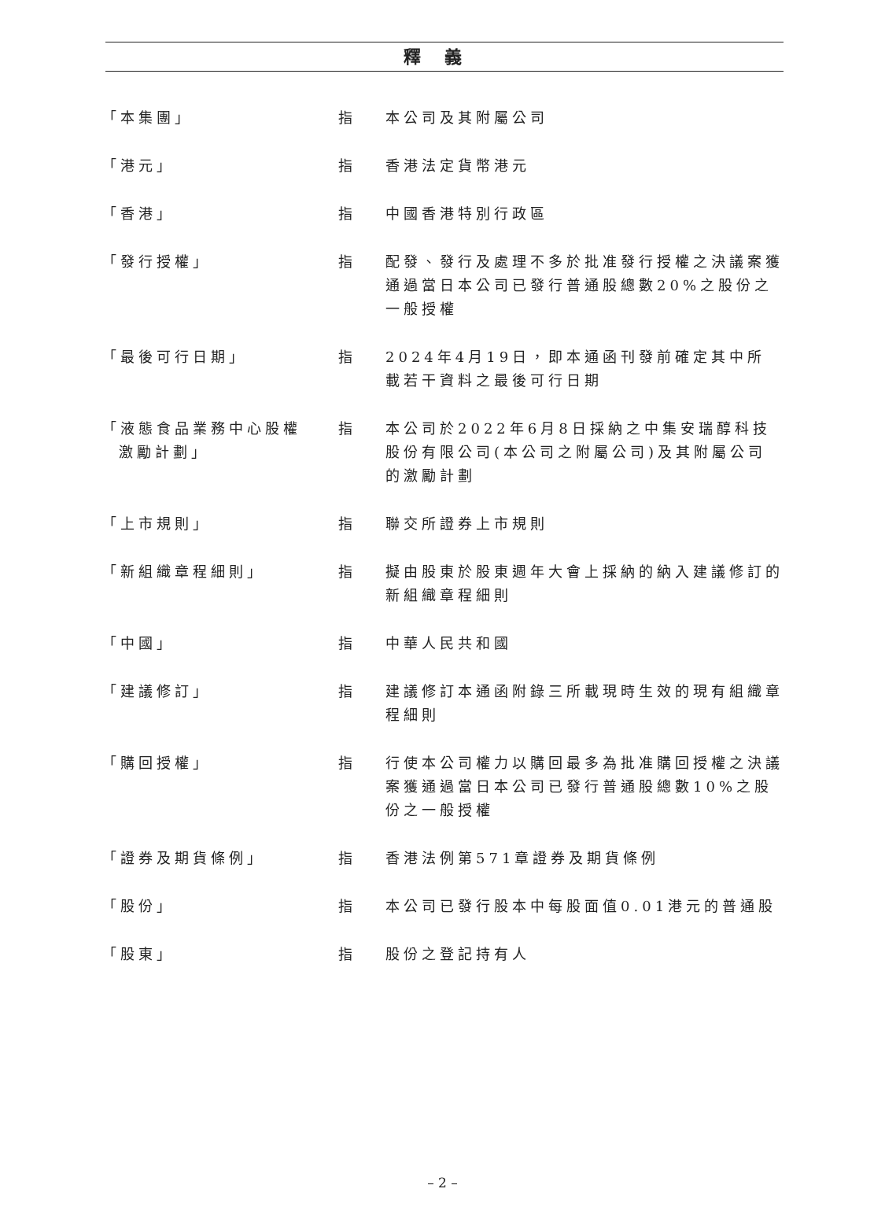釋義
| 「本集團」 | 指 | 本公司及其附屬公司 |
| 「港元」 | 指 | 香港法定貨幣港元 |
| 「香港」 | 指 | 中國香港特別行政區 |
| 「發行授權」 | 指 | 配發、發行及處理不多於批准發行授權之決議案獲通過當日本公司已發行普通股總數20%之股份之一般授權 |
| 「最後可行日期」 | 指 | 2024年4月19日，即本通函刊發前確定其中所載若干資料之最後可行日期 |
| 「液態食品業務中心股權 激勵計劃」 | 指 | 本公司於2022年6月8日採納之中集安瑞醇科技股份有限公司(本公司之附屬公司)及其附屬公司的激勵計劃 |
| 「上市規則」 | 指 | 聯交所證券上市規則 |
| 「新組織章程細則」 | 指 | 擬由股東於股東週年大會上採納的納入建議修訂的新組織章程細則 |
| 「中國」 | 指 | 中華人民共和國 |
| 「建議修訂」 | 指 | 建議修訂本通函附錄三所載現時生效的現有組織章程細則 |
| 「購回授權」 | 指 | 行使本公司權力以購回最多為批准購回授權之決議案獲通過當日本公司已發行普通股總數10%之股份之一般授權 |
| 「證券及期貨條例」 | 指 | 香港法例第571章證券及期貨條例 |
| 「股份」 | 指 | 本公司已發行股本中每股面值0.01港元的普通股 |
| 「股東」 | 指 | 股份之登記持有人 |
– 2 –